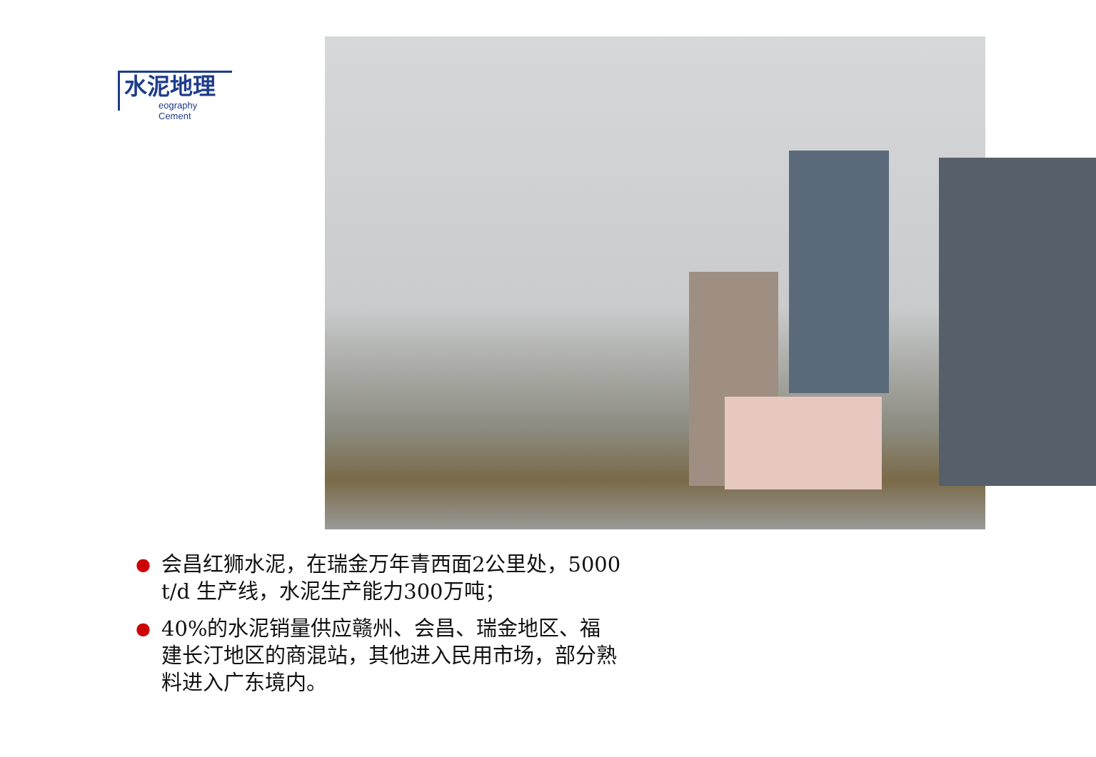水泥地理
eography Cement
● 会昌红狮水泥，在瑞金万年青西面2公里处，5000 t/d 生产线，水泥生产能力300万吨；
● 40%的水泥销量供应赣州、会昌、瑞金地区、福建长汀地区的商混站，其他进入民用市场，部分熟料进入广东境内。